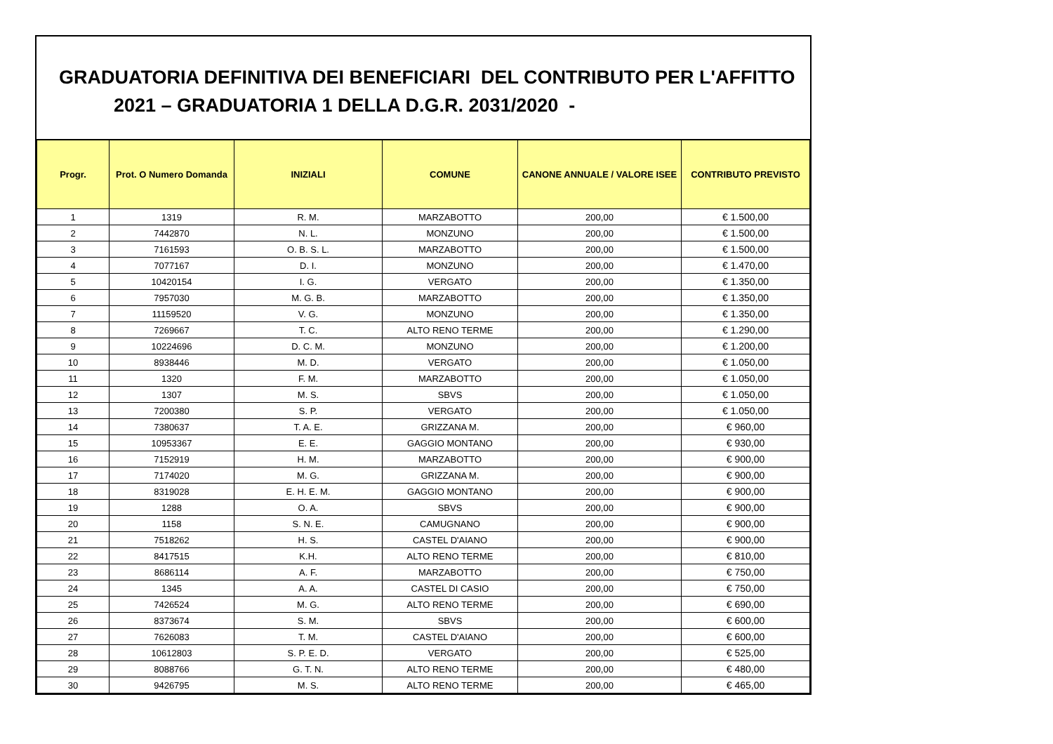GRADUATORIA DEFINITIVA DEI BENEFICIARI DEL CONTRIBUTO PER L'AFFITTO
2021 – GRADUATORIA 1 DELLA D.G.R. 2031/2020 -
| Progr. | Prot. O Numero Domanda | INIZIALI | COMUNE | CANONE ANNUALE / VALORE ISEE | CONTRIBUTO PREVISTO |
| --- | --- | --- | --- | --- | --- |
| 1 | 1319 | R. M. | MARZABOTTO | 200,00 | € 1.500,00 |
| 2 | 7442870 | N. L. | MONZUNO | 200,00 | € 1.500,00 |
| 3 | 7161593 | O. B. S. L. | MARZABOTTO | 200,00 | € 1.500,00 |
| 4 | 7077167 | D. I. | MONZUNO | 200,00 | € 1.470,00 |
| 5 | 10420154 | I. G. | VERGATO | 200,00 | € 1.350,00 |
| 6 | 7957030 | M. G. B. | MARZABOTTO | 200,00 | € 1.350,00 |
| 7 | 11159520 | V. G. | MONZUNO | 200,00 | € 1.350,00 |
| 8 | 7269667 | T. C. | ALTO RENO TERME | 200,00 | € 1.290,00 |
| 9 | 10224696 | D. C. M. | MONZUNO | 200,00 | € 1.200,00 |
| 10 | 8938446 | M. D. | VERGATO | 200,00 | € 1.050,00 |
| 11 | 1320 | F. M. | MARZABOTTO | 200,00 | € 1.050,00 |
| 12 | 1307 | M. S. | SBVS | 200,00 | € 1.050,00 |
| 13 | 7200380 | S. P. | VERGATO | 200,00 | € 1.050,00 |
| 14 | 7380637 | T. A. E. | GRIZZANA M. | 200,00 | € 960,00 |
| 15 | 10953367 | E. E. | GAGGIO MONTANO | 200,00 | € 930,00 |
| 16 | 7152919 | H. M. | MARZABOTTO | 200,00 | € 900,00 |
| 17 | 7174020 | M. G. | GRIZZANA M. | 200,00 | € 900,00 |
| 18 | 8319028 | E. H. E. M. | GAGGIO MONTANO | 200,00 | € 900,00 |
| 19 | 1288 | O. A. | SBVS | 200,00 | € 900,00 |
| 20 | 1158 | S. N. E. | CAMUGNANO | 200,00 | € 900,00 |
| 21 | 7518262 | H. S. | CASTEL D'AIANO | 200,00 | € 900,00 |
| 22 | 8417515 | K.H. | ALTO RENO TERME | 200,00 | € 810,00 |
| 23 | 8686114 | A. F. | MARZABOTTO | 200,00 | € 750,00 |
| 24 | 1345 | A. A. | CASTEL DI CASIO | 200,00 | € 750,00 |
| 25 | 7426524 | M. G. | ALTO RENO TERME | 200,00 | € 690,00 |
| 26 | 8373674 | S. M. | SBVS | 200,00 | € 600,00 |
| 27 | 7626083 | T. M. | CASTEL D'AIANO | 200,00 | € 600,00 |
| 28 | 10612803 | S. P. E. D. | VERGATO | 200,00 | € 525,00 |
| 29 | 8088766 | G. T. N. | ALTO RENO TERME | 200,00 | € 480,00 |
| 30 | 9426795 | M. S. | ALTO RENO TERME | 200,00 | € 465,00 |